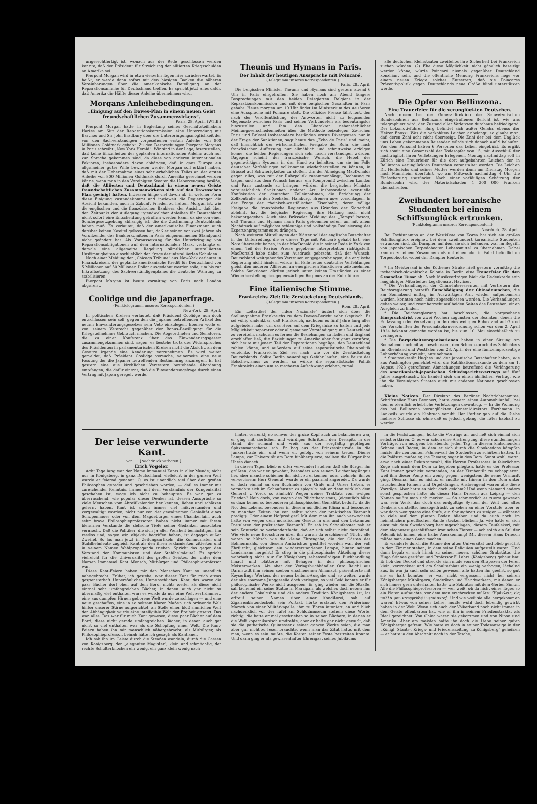ungerechtfertigt ist, wonach aus der Rede geschlossen werden konnte, daß der Präsident für Streichung der alliierten Kriegsschulden an Amerika sei.
Pierpont Morgan wird in etwa vierzehn Tagen hier zurückerwartet. Es heißt, er werde dann sofort mit den hiesigen Banken die näheren Vereinbarungen über die amerikanische Beteiligung an der Reparationsanleihe für Deutschland treffen. Es spricht jetzt alles dafür, daß Amerika die Hälfte dieser Anleihe übernehmen wird.
Morgans Anleihebedingungen.
„Einigung auf den Dawes-Plan in einem neuen Geist freundschaftlichen Zusammenwirkens“.
Paris, 28. April. (W.T.B.)
Pierpont Morgan hatte in Begleitung seines Geschäftsteilhabers Haries am Sitz der Reparationskommission eine Unterredung mit Barthou und Sir John Bradbury über die Unterbringungsmöglichkeit der von den Sachverständigen vorgesehenen ersten Anleihe von 800 Millionen Goldmark gehabt. Zu den Besprechungen Pierpont Morgans in Paris schreibt „New York Herald“: Wir sind in der Lage, festzustellen, daß keine Einzelheiten der geplanten internationalen Anleihe auch nur zur Sprache gekommen sind, da diese von anderen internationalen Faktoren, insbesondere davon abhängen, daß in ganz Europa ein allgemeiner guter Wille bewiesen werde. Morgan soll erklärt haben, daß mit der Uebernahme eines sehr erheblichen Teiles an der ersten Anleihe von 800 Millionen Goldmark durch Amerika gerechnet werden könne, wenn man in den Vereinigten Staaten die Ueberzeugung besäße, daß die Alliierten und Deutschland in einem neuen Geiste freundschaftlichen Zusammenwirkens sich auf den Dawesschen Plan geeinigt hätten. Indessen hinge viel davon ab, in welcher Form diese Einigung zustandekommt und inwieweit die Regierungen die Absicht bekunden, auch in Zukunft Frieden zu halten. Morgan ist, wie die englischen und die französischen Bankiers, der Ansicht, daß über den Zeitpunkt der Auflegung irgendwelcher Anleihen für Deutschland nicht sofort eine Entscheidung getroffen werden kann, da sie von einer Sondergesetzgebung abhängig ist, die die Zustimmung Deutschlands haben muß. Es verlautet, daß der amerikanische Finanzmann auch darüber keinen Zweifel gelassen hat, daß er seinen vor zwei Jahren als Vorsitzender des Bankierkomitees in Paris eingenommenen Standpunkt nicht geändert hat. Als Voraussetzung für die Unterbringung von Reparationsobligationen auf dem internationalen Markt verlangte er damals eine allgemeine Regelung sämtlicher interalliierten Unstimmigkeiten einschließlich der Frage der interalliierten Schulden.
Nach einer Meldung der „Chicago Tribune“ aus New-York verlautet in Finanzkreisen, der geplante amerikanische Kredit für Deutschland von 5 Millionen auf 50 Millionen Dollar ausgedehnt werden solle, um bis zur Inkraftsetzung des Sachverständigenplanes die deutsche Währung zu stabilisieren.
Pierpont Morgan ist heute vormittag von Paris nach London abgereist.
Coolidge und die Japanerfrage.
(Funktelegramm unseres Korrespondenten.)
New-York, 28. April.
In politischen Kreisen verlautet, daß Präsident Coolidge nun doch entschlossen sein soll, gegen den die Japaner betreffenden Artikel des neuen Einwanderungsgesetzes sein Veto einzulegen. Ebenso wolle er von seinem Vetorecht gegenüber der Bonus-Bewilligung für die Kriegsteilnehmer Gebrauch machen. Die Abgeordneten und Senatoren, die zu einer Konferenz über das Einwanderungsgesetz zusammengekommen sind, sagen, es bestehe trotz des Widerspruches des Präsidenten in parlamentarischen Kreisen nicht die Absicht, an dem Gesetze irgende eine Aenderung vorzunehmen. Es wird weiter gemeldet, daß Präsident Coolidge versuche, seinerseits eine neue Fassung der die Japaner betreffenden Bestimmung anzuregen. Er hat gestern eine aus kirchlichen Vertretern bestehende Abordnung empfangen, die dafür eintrat, daß die Einwanderungsfrage durch einen Vertrag mit Japan geregelt werde.
Theunis und Hymans in Paris.
Der Inhalt der heutigen Aussprache mit Poincaré.
(Telegramm unseres Korrespondenten.)
Paris, 28. April.
Die belgischen Minister Theunis und Hymans sind gestern abend 6 Uhr in Paris eingetroffen. Sie haben noch am Abend längere Besprechungen mit den beiden Delegierten Belgiens in der Reparationskommission und mit dem belgischen Gesandten in Paris gehabt. Heute morgen um 10 Uhr findet im Ministerium des Aeußeren eine Aussprache mit Poincaré statt. Die offiziöse Presse fährt fort, den nach der Veröffentlichung der Antworten nicht zu leugnenden Gegensatz zwischen Paris und seinen Verbündeten als bedeutungslos hinzustellen und ihm den Charakter nebensächlicher Meinungsverschiedenheiten über die Methode beizulegen. Zwischen Paris und Brüssel insbesondere beständen ernste Divergenzen nur in der Frage der Sanktionen, sagt heute das „Echo de Paris“ und meint, daß hinsichtlich der wirtschaftlichen Freigabe der Ruhr, die nach französischer Auffassung nur allmählich und schrittweise erfolgen könne, die beiden Regierungen sich sehr rasch verständigen würden. Dagegen scheint der französische Wunsch, die Hebel des gegenwärtigen Systems in der Hand zu behalten, um sie im Falle deutscher Verfehlungen vollkommen wiederherstellen zu können, in Brüssel auf Schwierigkeiten zu stoßen. Um der Abneigung MacDonalds gegen alles, was mit der Ruhrpolitik zusammenhängt, Rechnung zu tragen und aus dem Wunsch heraus, ein Kompromiß zwischen London und Paris zustande zu bringen, würden die belgischen Minister voraussichtlich Sanktionen anderer Art, insbesondere eventuelle Konfiskation der deutschen Zolleinnahmen, die Errichtung der Zollkontrolle in den Seehäfen Hamburg, Bremen usw. vorschlagen. In der Frage der rheinisch-westfälischen Eisenbahn, deren völlige Freigabe die französische Regierung aus Gründen der Sicherheit ablehnt, hat die belgische Regierung ihre Haltung noch nicht bekanntgegeben. Auch eine Brüsseler Meldung des „Temps“ besagt, daß Theunis und Hymans nach Paris gekommen seien, um mit allem Nachdruck auf möglichst schleunige und vollständige Realisierung des Expertenprogrammes zu drängen.
Nach weiteren Mitteilungen der Blätter soll der englische Botschafter in der Unterredung, die er dieser Tage mit Poincaré gehabt hat, eine Note überreicht haben, in der MacDonald die in seiner Rede in York von einem Teil der Pariser Presse gegebene Interpretation richtigstellt. MacDonald habe dabei zum Ausdruck gebracht, daß der Wunsch, Deutschland weitgehendes Vertrauen entgegenzubringen, die englische Regierung nicht hindern würde, im Falle neuer deutscher Verfehlungen gleich den anderen Alliierten an energischen Sanktionen teilzunehmen. Solche Sanktionen dürften jedoch unter keinen Umständen zu einer Wiederherstellung des gegenwärtigen Regimes an der Ruhr führen.
Eine italienische Stimme.
Frankreichs Ziel: Die Zerstückelung Deutschlands.
(Telegramm unseres Korrespondenten.)
Rom, 28. April.
Ein Leitartikel der „Idea Nazionale“ äußert sich über die Stellungnahme Frankreichs zu dem Dawes-Bericht sehr skeptisch. Es sei völlig undenkbar, daß Frankreich, nachdem es fünf Jahre lang alles aufgeboten habe, um das Heer auf dem Kriegsfuße zu halten und jede Möglichkeit separater oder allgemeiner Verständigung mit Deutschland zu vereiteln, nachdem es ferner die Beziehungen zu Italien und England erschlaffen ließ, die Beziehungen zu Amerika aber fast ganz zerstörte, sich heute mit jenem Teil der Reparationen begnüge, den Deutschland zahlen könne, und außerdem auf seine separatistische Rheinpolitik verzichte. Frankreichs Ziel sei nach wie vor die Zerstückelung Deutschlands. Sollte Berlin neuerdings Gefahr laufen, eine Beute des Bolschewismus zu werden, so würde die separatistische Politik Frankreichs einen um so rascheren Aufschwung erleben, zumal
alle deutschen Kleinstaaten zweifellos ihre Sicherheit bei Frankreich suchen würden. (?) Ehe diese Möglichkeit nicht gänzlich beseitigt werden könne, würde Poincaré niemals gegenüber Deutschland konziliant sein, und die öffentliche Meinung Frankreichs hege vor einem neuen Kriege solches Entsetzen, daß sie Poincarés Präventivpolitik gegen Deutschlands neue Größe blind unterstützen werde.
Die Opfer von Bellinzona.
Eine Trauerfeier für die verunglückten Deutschen.
Nach einem bei der Generaldirektion der Schweizerischen Bundesbahnen aus Bellinzona eingetroffenen Bericht ist, wie uns telegraphiert wird, der Zustand aller Verletzten durchaus befriedigend. Der Lokomotivführer Burg befindet sich außer Gefahr, ebenso der Heizer Enozzi. Was die verkohlten Leichen anbelangt, so glaubt man, daß deren Zahl acht nicht übersteigt. Die Zahl der bei dem Unglück ums Leben gekommenen Reisenden würde sich danach auf 9 belaufen. Von dem Personal haben 6 Personen das Leben eingebüßt. Es ergibt sich somit eine Gesamtzahl der Todesopfer von 15, mit Ausschluß der nachträglich ihren Verletzungen Erlegenen. Montag nachmittag soll in Zürich eine Trauerfeier für die dort aufgebahrten Leichen der in Bellinzona verunglückten Deutschen veranstaltet werden. Die Leichen Dr. Helfferichs und seiner Mutter werden dann am Dienstag Morgen nach Mannheim überführt, wo am Mittwoch nachmittag 4 Uhr die Einäscherung stattfindet. Nach einer vorläufigen Schätzung der Bundesbahn wird der Materialschaden 1 300 000 Franken überschreiten.
Zweihundert koreanische Studenten bei einem Schiffsunglück ertrunken.
(Funktelegramm unseres Korrespondenten.)
New-York, 28. April.
Bei Tschinnampo an der Westküste von Korea hat sich ein großes Schiffsunglück ereignet, bei dem zweihundert koreanische Studenten ertrunken sind. Ein Dampfer, auf dem sie sich befanden, war im Begriff, von japanischen Torpedobooten Lebensmittel zu übernehmen. Dabei kam es zu einem Zusammenstoß mit einem der in Fahrt befindlichen Torpedoboote, wobei der Dampfer kenterte.
* Im Meistersaal in der Köthener Straße hielt gestern vormittag die tschechisch-slowakische Kolonie in Berlin eine Trauerfeier für den Gesandten Tusar ab. Nach Musikvorträgen hielt die Gedenkrede sein langjähriger Mitarbeiter Legationsrat Havlicer.
* Die Verhandlungen der China-Interessenten mit Vertretern der Reichsregierung betreffs Entschädigung der Chinadeutschen, die am Sonnabend mittag im Auswärtigen Amt wieder aufgenommen wurden, konnten noch nicht abgeschlossen werden. Die Verhandlungen gehen weiter, und zwar herrscht auf beiden Seiten das Bestreben, einen Ausgleich zu finden.
* Die Reichsregierung hat beschlossen, die vorgesehene Einspruchsfrist von zwei Wochen zugunsten der Beamten, denen die Entlassung oder Versetzung in den einstweiligen Ruhestand auf Grund der Vorschriften der Personalabbauverordnung schon vor dem 2. April 1924 bekannt gemacht worden ist, bis zum 10. Mai einschließlich zu verlängern.
* Die Bergarbeiterorganisationen haben in einer Sitzung am Sonnabend nachmittag beschlossen, den Schiedsspruch des Schlichters für Rheinland und Westfalen vom 23. April, der eine fünfzehnprozentige Lohnerhöhung vorsieht, anzunehmen.
* Staatssekretär Hughes und der japanische Botschafter haben, wie aus Washington gemeldet wird, die Ratifikationsurkunde zu dem am 1. August 1923 getroffenen Abmachungen betreffend die Verlängerung des amerikanisch-japanischen Schiedsgerichtsvertrags auf fünf Jahre ausgetauscht. Es handelt sich um einen ähnlichen Vertrag, wie ihn die Vereinigten Staaten auch mit anderen Nationen geschlossen haben.
Kleine Notizen. Der Direktor des Berliner Nachrichtenamtes, Schriftsteller Hans Brennert, hatte gestern einen Automobilunfall, bei dem er ziemlich erhebliche Verletzungen davontrug. — In die Wohnung des bei Bellinzona verunglückten Generaldirektors Forthmann in Lankwitz wurde ein Einbruch verübt. Der Portier gab auf die Diebe mehrere Schüsse ab, ohne daß es jedoch gelang, die Täter habhaft zu werden.
Der leise verwunderte Kant.
Von [Nachdruck verboten.]
Erich Vogeler.
Acht Tage lang war der Name Immanuel Kants in aller Munde; nicht nur in Königsberg, in ganz Deutschland, vielleicht in der ganzen Welt wurde er feiernd genannt. O, es ist unendlich viel über den großen Philosophen geredet und geschrieben worden, — daß es immer mit zureichender Kenntnis, immer mit dem Verständnis der Kongenialität geschehen ist, wage ich nicht zu behaupten. Es war gar zu überraschend, wie populär dieser Denker ist, dessen Aussprüche so viele Menschen vom Abreißkalender her kennen, lieben und schätzen gelernt haben. Kant ist schon immer viel mißverstanden und vergewaltigt worden, nicht nur von der gewaltsamen Genialität eines Schopenhauer oder von dem Magdeburger eines Chamberlain, auch sehr brave Philosophieprofessoren haben nicht immer mit ihrem bleiernen Verstande die delische Tiefe seiner Gedanken auszuloten vermocht. Daß die Politiker, die sich ja aller Weisheit bemächtigen, ihn restlos und, sagen wir, objektiv begriffen haben, ist dagegen außer Zweifel. So las man jetzt in Zeitungsartikeln, die Kommunisten und Stahlhelmleute zugleich Kant als den ihren reklamierten, zitierten und in seinem Namen Wahlpropaganda trieben. Spricht das gegen den Verstand der Kommunisten und der Stahlhelmleute? Es spricht vielleicht für die Universalität des großen Geistes, der unter dem Namen Immanuel Kant Mensch, Mitbürger und Philosophieprofessor war.
Diese Kant-Feiern haben mir den Menschen Kant so unendlich nahegebracht. Früher, ich gestehe, war dieser Kant für mich etwas gespensterhaft Unpersönliches, Unmenschliches. Kant, das waren die paar Bücher dort oben auf dem Bord, nichts weiter als diese nicht einmal sehr umfangreichen Bücher, in denen auch gar nicht so übermäßig viel enthalten war: es wurde da nur eine Welt zertrümmert, eine aus dumpfen Hirnen geborene Welt wurde zerschlagen — und eine neue geschaffen, eine in so seltsam klaren Maßen sich ordnende Welt hinter unserer Stirne aufgerichtet; an Stelle einer bloß sinnlichen Welt der Abhängigkeit wurde eine intelligible Welt der Freiheit gesetzt. Das war alles. Das war für mich Kant gewesen, diese paar Bücher auf dem Bord, diese nicht gerade umfangreichen Bücher, in denen auch gar nicht so viel enthalten war als die Schöpfung einer Welt. Die Kant-Feiern haben ihn mir menschlich nähergebracht, als Mitbürger, als Philosophieprofessor, beinah hätte ich gesagt: als Kantianer.
Ich sah ihn im Geiste durch die Straßen wandeln, durch die Gassen von Königsberg, den „eleganten Magister“, klein und schmächtig, der rechte Schulterknochen ein wenig, ein ganz klein wenig nach
hinten verrenkt; so schwer der große Kopf auch zu balancieren war, er ging mit zierlichen und würdigen Schritten, den Dreispitz in der Hand, die schmal und weiß aus der sorgfältig gepflegten Spitzenmanschette sah. Er bog aus der Prinzessinstraße in die Junkerstraße ein, und wenn er, gefolgt von seinem treuen Diener Lampe, zur Universität am Dom hinüberquerte, stellten die Bürger ihre Uhren danach.
In diesen Tagen blieb er öfter verwundert stehen; daß alle Bürger ihn grüßten, das war er gewohnt, besonders von seinem Leichenbegängnis her, aber manche schienen ihn nicht zu erkennen, oder vielmehr ihn zu verwechseln; Herr General, wurde er ein paarmal angeredet. Da wurde er doch einmal an den Buchladen von Gräfe und Unzer treten, er versuchte sich im Schaufenster zu spiegeln: sah er denn wirklich dem General v. Yorck so ähnlich? Wegen seines Traktats vom ewigen Frieden? Nein doch, von wegen des Pflichtheroismus, (eigentlich hätte es dazu keiner so besonderen philosophischen Genialität bedurft, da die Not des Lebens, besonders in diesem nördlichen Klima und besonders zu manchen Zeiten ihn von selbst schon der praktischen Vernunft predigt). Oder einem Hofprediger? Mit dem man ihn auch verwechselt hatte von wegen dem moralischen Gesetz in uns und den bekannten Postulaten der praktischen Vernunft? Er sah im Schaufenster sah er sein Konterfei so verhundertfacht, daß er sich selbst nicht durchfand. Wie viele neue Broschüren über ihn waren da erschienen? (Nicht alle waren so hübsch wie die kleine Ehrengabe, die den Gästen des Bohnenmahls, von diesem Amtsrichter gestiftet worden war, der voll Ehrfurcht, gleichsam ein wiedererstandener Lampe, hinter seinem Landsmann hergeht.) Er stieg in die philosophische Abteilung dieser wahrhaftig nicht nur für Königsberg sehenswürdigen Buchhandlung hinauf und blätterte mit Behagen in den philosophischen Meisterwerken. Als aber der Verlagsbuchhändler Otto Reichl aus Darmstadt ihm seinen soeben erschienenen Almanach präsentierte mit Keyserlings Werken, der neuen Leibniz-Ausgabe und so weiter, wurde der alte sparsame Junggeselle doch verlegen, so viel Geld konnte er für philosophische Werke nicht ausgeben. Er ging wieder auf die Straße, sah lächelnd ein seine Statue in Marzipan, als welches doch neben ihm der andere Lokalruhm und die andere Tradition Königsbergs ist, las erfreut seinen Namen über einer Konditorei, sah auf Zigarrenkistendeckeln sein Porträt, hörte erstaunt den Fridericus-Marsch von einer Militärkapelle, ihm zu Ehren intoniert, an und blieb nachdenklich vor der Tafel am Schloßmuseum stehen: diese Worte, richtig, die hatte er mal geschrieben so in seinen Büchern, in denen er die Welt kopernikanisch umdrehte, aber er hatte gar nicht gewußt, daß sie die pathetische Quintessenz seiner ganzen Werke seien, die man aber gar nicht zu lesen brauchte, wenn man das Zitat hatte, mit dem man, wenn es sein mußte, die Kosten seiner Feste bestreiten konnte. Und dann ging er als gewissenhafter Ehrengast seines Jubiläums
in die Festsitzungen, hörte die Vorträge an und ließ sich einmal sich selbst erklären. O, es war schon eine Anstrengung, diese stundenlangen Vorträge, von morgens bis abends, jeden Tag, in diesem klatschenden Schnee und Regen, in dem er sich durch die Sipokordons kämpfen mußte, die den bunten Fahnenwall der Studenten zu schützen hatten. In die Palästra mußte er, ins Theater, sogar in den Dom. Sonst wohl, wenn, etwa nach einer Rektoratswahl, die Herren Professores in feierlichem Zuge sich nach dem Dom zu begeben pflegten, hatte es der Professor Kant immer geschickt verstanden, an der Kirchentür zu echappieren, weil ihm dieser Pomp ein wenig gegen, wenigstens die reine Vernunft ging. Diesmal half es nichts, er mußte mit hinein in den Dom unter rauschenden Fahnen und Orgelklängen. Anstrengend waren alle diese Vorträge. Aber hatte es nicht doch gelohnt? Und wenn niemand anders sonst gesprochen hätte als dieser Hans Driesch aus Leipzig — den Namen mußte man sich merken. — So schmerzlich es zuerst gewesen war, sein Werk, das doch das endgültige System der Welt und alles Denkens darstellte, herabgedrückt zu sehen zu einer Vorstufe, aber er war doch wenigstens eine Stufe, ein Sprungbrett zu steigen — während so viele auf dem platten Boden blieben und da auch noch im heimatlichen preußischen Sande stecken blieben. Ja, wie hatte er sich einst mit dem Swedenborg herumgeschlagen, diesem Teufelskerl, mit dem elegantest geschliffenen ironischen Florett — ach solch ein Stil der Polemik ist immer eine halbe Anerkennung! Mit diesem Hans Driesch müßte man einen Gang machen.
Er wanderte durch die Räume der alten Universität und blieb gerührt in dem Zimmer stehen, in dem seine Reliquien aufgestellt waren. Und dann begab er sich hinab zu seiner neuen, schönen Grabstätte, die Hugo Stinnes gestiftet und Professor F. Lahrs (Königsberg) gebaut hat. Er hob den Deckel und streckte sich müde von den Strapazen der Feier, klein, vertrocknet und am Schulterblatt ein wenig verbogen, lächelnd aus. Es war ja auch sehr schön gewesen, alle hatten ihn geehrt, so gut sie es halt konnten, er war nicht vergessen, nicht bei seinen Königsberger Mitbürgern, Stadträten und Handwerkern, mit denen er sich immer gern unterhalten hatte wie Sokrates mit dem Gerber Simon. Alle die Philosophieprofessoren — wer weiß, ob da nicht eines Tages so ein Platon auftauchte, vor dem man erschrecken müßte: ‘Ἡράκλεις, ὡς πολλά μου κατεψεύδεθ νεανίσκος’. Und wie weit sie alle hergekommen waren! Etwas von seiner Lehre, mußte wohl doch lebendig gewirkt haben in der Welt. Wenn sich auch der Völkerbund noch nicht immer in dem Geiste offenbarten hat, wie er ihn in seinem Friedenstraktat als Ideal gezeichnet. Von China waren sie gekommen und von Nipon und Amerika. Aber am meisten hatte ihn doch die Liebe seiner guten Königsberger gefreut. Wie hatte es doch in seiner Todesanzeige in der „Königl. Staats-, Kriegs- und Friedenszeitung zu Königsberg“ geheißen — er hatte ja den Abschnitt noch in der Tasche;